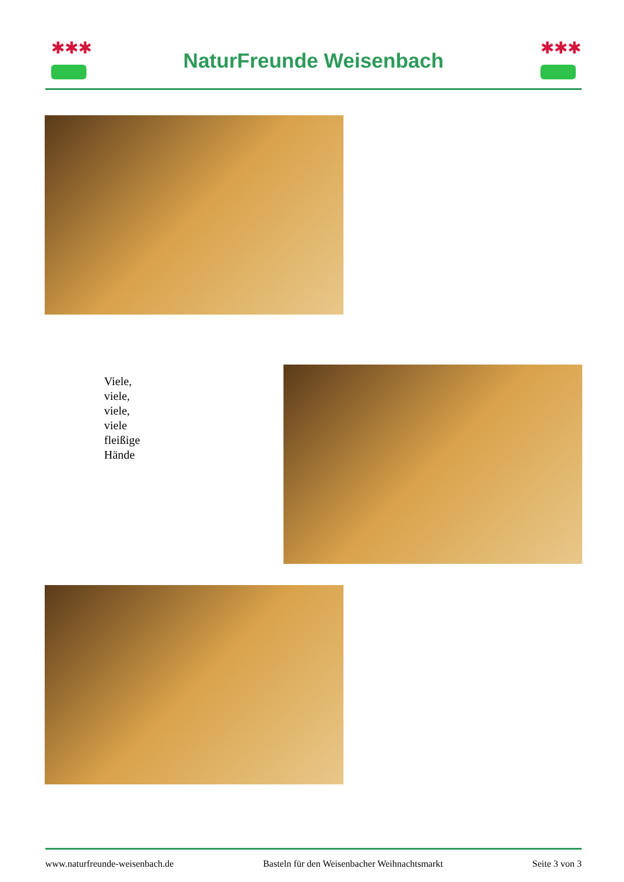✱✱✱
NaturFreunde Weisenbach
✱✱✱
Viele,
viele,
viele,
viele
fleißige
Hände
www.naturfreunde-weisenbach.de Basteln für den Weisenbacher Weihnachtsmarkt Seite 3 von 3